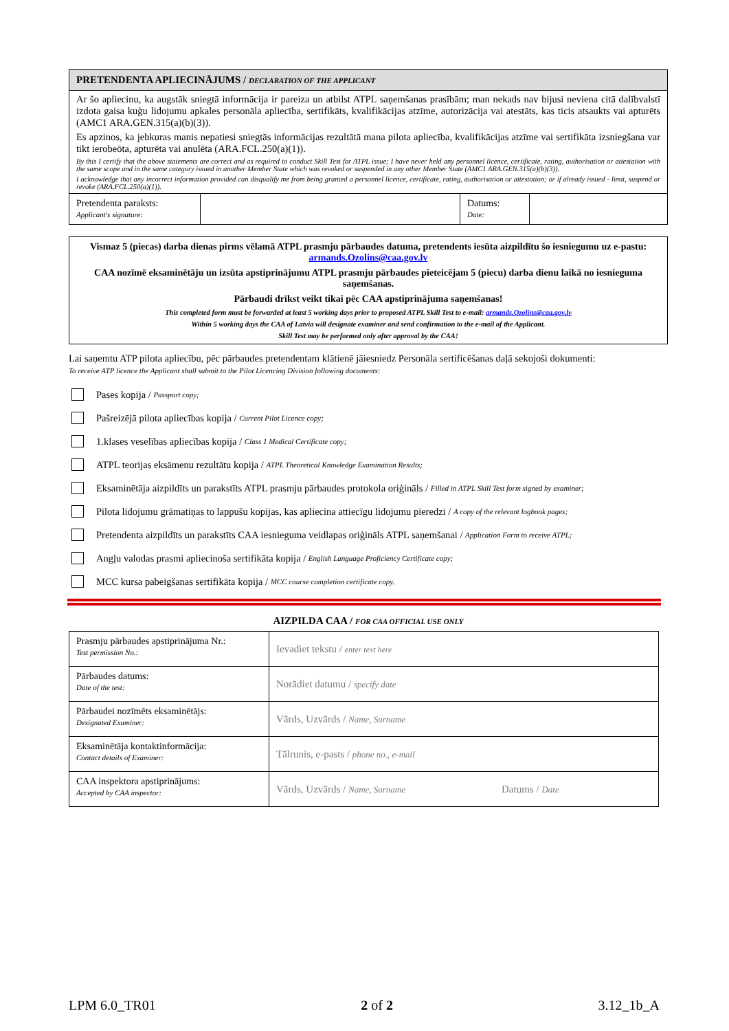PRETENDENTA APLIECINĀJUMS / DECLARATION OF THE APPLICANT
Ar šo apliecinu, ka augstāk sniegtā informācija ir pareiza un atbilst ATPL saņemšanas prasībām; man nekads nav bijusi neviena citā dalībvalstī izdota gaisa kuģu lidojumu apkales personāla apliecība, sertifikāts, kvalifikācijas atzīme, autorizācija vai atestāts, kas ticis atsaukts vai apturēts (AMC1 ARA.GEN.315(a)(b)(3)).
Es apzinos, ka jebkuras manis nepatiesi sniegtās informācijas rezultātā mana pilota apliecība, kvalifikācijas atzīme vai sertifikāta izsniegšana var tikt ierobeōta, apturēta vai anulēta (ARA.FCL.250(a)(1)).
By this I certify that the above statements are correct and as required to conduct Skill Test for ATPL issue; I have never held any personnel licence, certificate, rating, authorisation or attestation with the same scope and in the same category issued in another Member State which was revoked or suspended in any other Member State (AMC1 ARA.GEN.315(a)(b)(3)).
I acknowledge that any incorrect information provided can disqualify me from being granted a personnel licence, certificate, rating, authorisation or attestation; or if already issued - limit, suspend or revoke (ARA.FCL.250(a)(1)).
| Pretendenta paraksts: Applicant's signature: | | Datums: Date: | |
Vismaz 5 (piecas) darba dienas pirms vēlamā ATPL prasmju pārbaudes datuma, pretendents iesūta aizpildītu šo iesniegumu uz e-pastu: armands.Ozolins@caa.gov.lv
CAA nozīmē eksaminētāju un izsūta apstiprinājumu ATPL prasmju pārbaudes pieteicējam 5 (piecu) darba dienu laikā no iesnieguma saņemšanas.
Pārbaudi drīkst veikt tikai pēc CAA apstiprinājuma saņemšanas!
This completed form must be forwarded at least 5 working days prior to proposed ATPL Skill Test to e-mail: armands.Ozolins@caa.gov.lv
Within 5 working days the CAA of Latvia will designate examiner and send confirmation to the e-mail of the Applicant.
Skill Test may be performed only after approval by the CAA!
Lai saņemtu ATP pilota apliecību, pēc pārbaudes pretendentam klātienē jāiesniedz Personāla sertificēšanas daļā sekojoši dokumenti:
To receive ATP licence the Applicant shall submit to the Pilot Licencing Division following documents:
Pases kopija / Passport copy;
Pašreizējā pilota apliecības kopija / Current Pilot Licence copy;
1.klases veselības apliecības kopija / Class 1 Medical Certificate copy;
ATPL teorijas eksāmenu rezultātu kopija / ATPL Theoretical Knowledge Examination Results;
Eksaminētāja aizpildīts un parakstīts ATPL prasmju pārbaudes protokola oriģināls / Filled in ATPL Skill Test form signed by examiner;
Pilota lidojumu grāmatiņas to lappušu kopijas, kas apliecina attiecīgu lidojumu pieredzi / A copy of the relevant logbook pages;
Pretendenta aizpildīts un parakstīts CAA iesnieguma veidlapas oriģināls ATPL saņemšanai / Application Form to receive ATPL;
Angļu valodas prasmi apliecinoša sertifikāta kopija / English Language Proficiency Certificate copy;
MCC kursa pabeigšanas sertifikāta kopija / MCC course completion certificate copy.
AIZPILDA CAA / FOR CAA OFFICIAL USE ONLY
| Prasmju pārbaudes apstiprinājuma Nr.: Test permission No.: | Ievadiet tekstu / enter text here |
| Pārbaudes datums: Date of the test: | Norādiet datumu / specify date |
| Pārbaudei nozīmēts eksaminētājs: Designated Examiner: | Vārds, Uzvārds / Name, Surname |
| Eksaminētāja kontaktinformācija: Contact details of Examiner: | Tālrunis, e-pasts / phone no., e-mail |
| CAA inspektora apstiprinājums: Accepted by CAA inspector: | Vārds, Uzvārds / Name, Surname Datums / Date |
LPM 6.0_TR01 2 of 2 3.12_1b_A